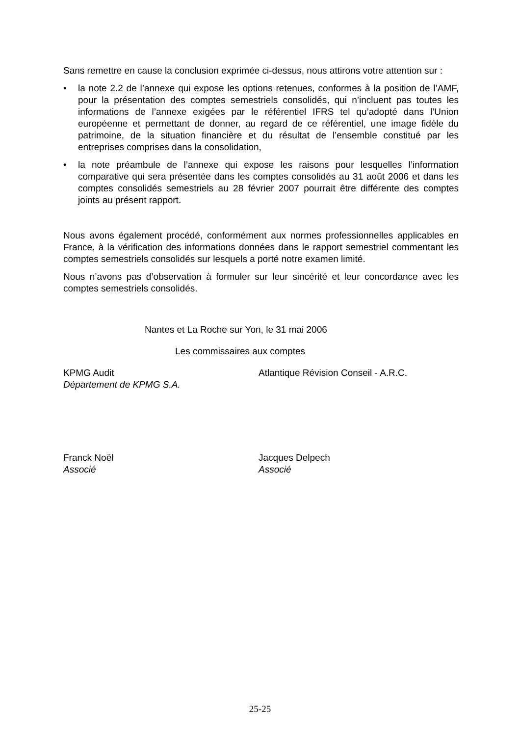Sans remettre en cause la conclusion exprimée ci-dessus, nous attirons votre attention sur :
• la note 2.2 de l’annexe qui expose les options retenues, conformes à la position de l’AMF, pour la présentation des comptes semestriels consolidés, qui n’incluent pas toutes les informations de l’annexe exigées par le référentiel IFRS tel qu’adopté dans l’Union européenne et permettant de donner, au regard de ce référentiel, une image fidèle du patrimoine, de la situation financière et du résultat de l’ensemble constitué par les entreprises comprises dans la consolidation,
• la note préambule de l’annexe qui expose les raisons pour lesquelles l’information comparative qui sera présentée dans les comptes consolidés au 31 août 2006 et dans les comptes consolidés semestriels au 28 février 2007 pourrait être différente des comptes joints au présent rapport.
Nous avons également procédé, conformément aux normes professionnelles applicables en France, à la vérification des informations données dans le rapport semestriel commentant les comptes semestriels consolidés sur lesquels a porté notre examen limité.
Nous n’avons pas d’observation à formuler sur leur sincérité et leur concordance avec les comptes semestriels consolidés.
Nantes et La Roche sur Yon, le 31 mai 2006
Les commissaires aux comptes
KPMG Audit
Département de KPMG S.A.
Atlantique Révision Conseil - A.R.C.
Franck Noël
Associé
Jacques Delpech
Associé
25-25